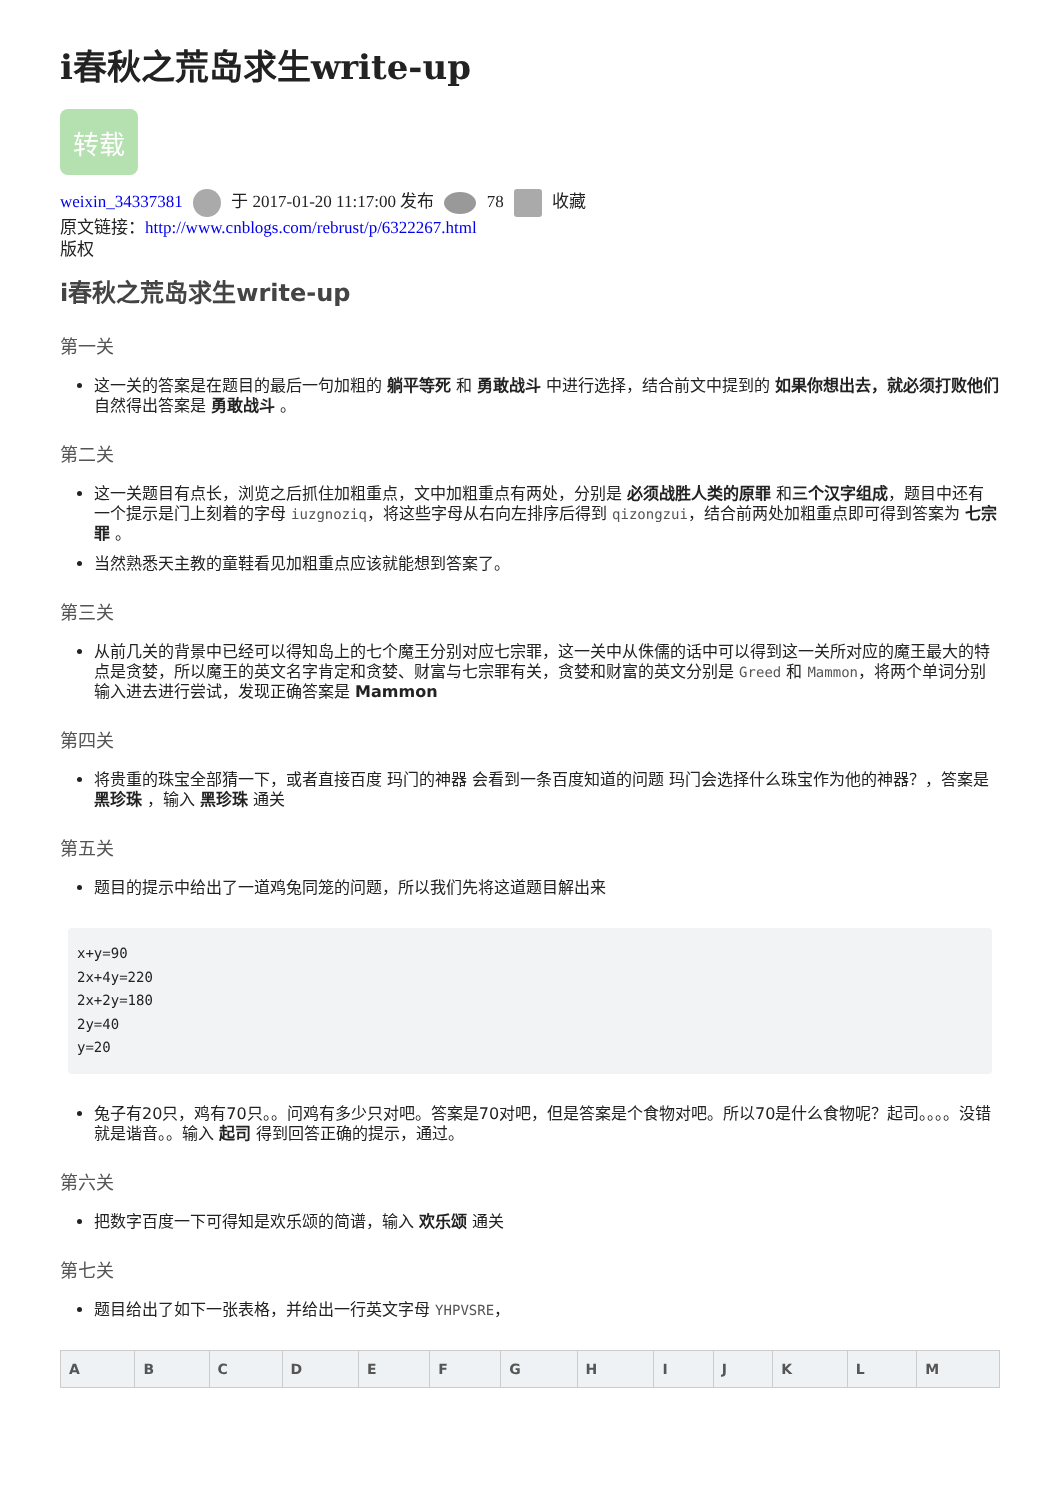i春秋之荒岛求生write-up
转载
weixin_34337381 于 2017-01-20 11:17:00 发布 78 收藏
原文链接：http://www.cnblogs.com/rebrust/p/6322267.html
版权
i春秋之荒岛求生write-up
第一关
这一关的答案是在题目的最后一句加粗的 躺平等死 和 勇敢战斗 中进行选择，结合前文中提到的 如果你想出去，就必须打败他们 自然得出答案是 勇敢战斗 。
第二关
这一关题目有点长，浏览之后抓住加粗重点，文中加粗重点有两处，分别是 必须战胜人类的原罪 和三个汉字组成，题目中还有一个提示是门上刻着的字母 iuzgnoziq，将这些字母从右向左排序后得到 qizongzui，结合前两处加粗重点即可得到答案为 七宗罪 。
当然熟悉天主教的童鞋看见加粗重点应该就能想到答案了。
第三关
从前几关的背景中已经可以得知岛上的七个魔王分别对应七宗罪，这一关中从侏儒的话中可以得到这一关所对应的魔王最大的特点是贪婪，所以魔王的英文名字肯定和贪婪、财富与七宗罪有关，贪婪和财富的英文分别是 Greed 和 Mammon，将两个单词分别输入进去进行尝试，发现正确答案是 Mammon
第四关
将贵重的珠宝全部猜一下，或者直接百度 玛门的神器 会看到一条百度知道的问题 玛门会选择什么珠宝作为他的神器？，答案是 黑珍珠 ，输入 黑珍珠 通关
第五关
题目的提示中给出了一道鸡兔同笼的问题，所以我们先将这道题目解出来
x+y=90
2x+4y=220
2x+2y=180
2y=40
y=20
兔子有20只，鸡有70只。。问鸡有多少只对吧。答案是70对吧，但是答案是个食物对吧。所以70是什么食物呢？起司。。。。没错就是谐音。。输入 起司 得到回答正确的提示，通过。
第六关
把数字百度一下可得知是欢乐颂的简谱，输入 欢乐颂 通关
第七关
题目给出了如下一张表格，并给出一行英文字母 YHPVSRE，
| A | B | C | D | E | F | G | H | I | J | K | L | M |
| --- | --- | --- | --- | --- | --- | --- | --- | --- | --- | --- | --- | --- |